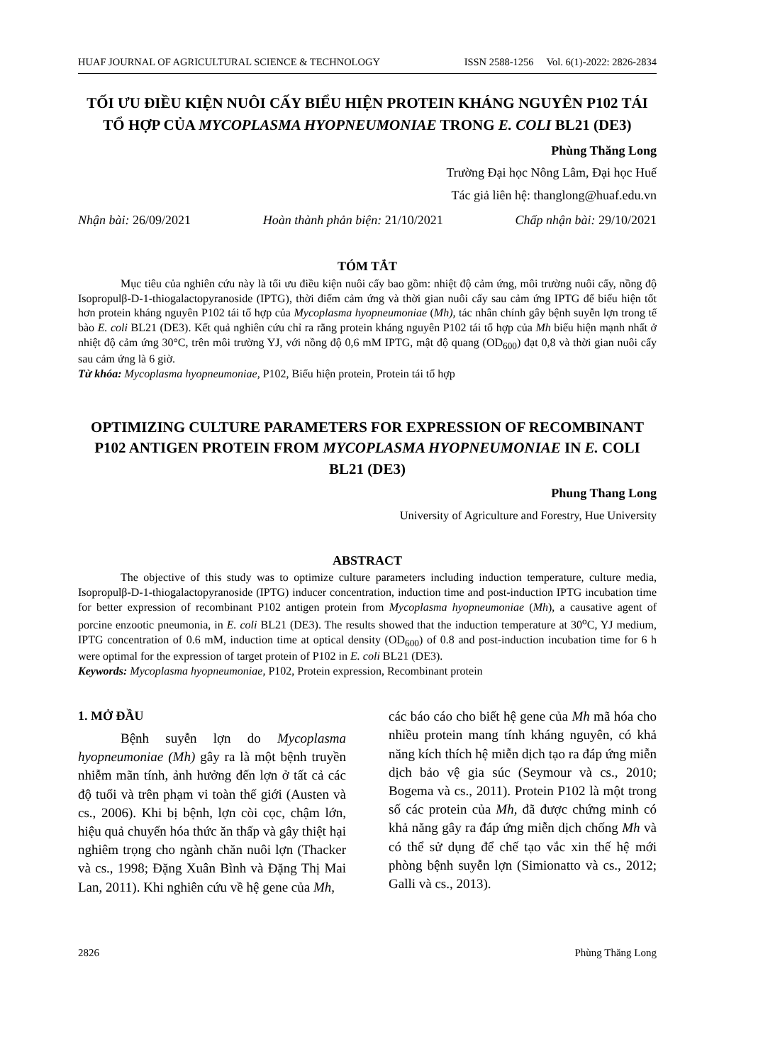HUAF JOURNAL OF AGRICULTURAL SCIENCE & TECHNOLOGY ISSN 2588-1256 Vol. 6(1)-2022: 2826-2834
TỐI ƯU ĐIỀU KIỆN NUÔI CẤY BIỂU HIỆN PROTEIN KHÁNG NGUYÊN P102 TÁI TỔ HỢP CỦA MYCOPLASMA HYOPNEUMONIAE TRONG E. COLI BL21 (DE3)
Phùng Thăng Long
Trường Đại học Nông Lâm, Đại học Huế
Tác giả liên hệ: thanglong@huaf.edu.vn
Nhận bài: 26/09/2021 Hoàn thành phản biện: 21/10/2021 Chấp nhận bài: 29/10/2021
TÓM TẮT
Mục tiêu của nghiên cứu này là tối ưu điều kiện nuôi cấy bao gồm: nhiệt độ cảm ứng, môi trường nuôi cấy, nồng độ Isopropulβ-D-1-thiogalactopyranoside (IPTG), thời điểm cảm ứng và thời gian nuôi cấy sau cảm ứng IPTG để biểu hiện tốt hơn protein kháng nguyên P102 tái tổ hợp của Mycoplasma hyopneumoniae (Mh), tác nhân chính gây bệnh suyễn lợn trong tế bào E. coli BL21 (DE3). Kết quả nghiên cứu chỉ ra rằng protein kháng nguyên P102 tái tổ hợp của Mh biểu hiện mạnh nhất ở nhiệt độ cảm ứng 30°C, trên môi trường YJ, với nồng độ 0,6 mM IPTG, mật độ quang (OD<sub>600</sub>) đạt 0,8 và thời gian nuôi cấy sau cảm ứng là 6 giờ.
Từ khóa: Mycoplasma hyopneumoniae, P102, Biểu hiện protein, Protein tái tổ hợp
OPTIMIZING CULTURE PARAMETERS FOR EXPRESSION OF RECOMBINANT P102 ANTIGEN PROTEIN FROM MYCOPLASMA HYOPNEUMONIAE IN E. COLI BL21 (DE3)
Phung Thang Long
University of Agriculture and Forestry, Hue University
ABSTRACT
The objective of this study was to optimize culture parameters including induction temperature, culture media, Isopropulβ-D-1-thiogalactopyranoside (IPTG) inducer concentration, induction time and post-induction IPTG incubation time for better expression of recombinant P102 antigen protein from Mycoplasma hyopneumoniae (Mh), a causative agent of porcine enzootic pneumonia, in E. coli BL21 (DE3). The results showed that the induction temperature at 30<sup>o</sup>C, YJ medium, IPTG concentration of 0.6 mM, induction time at optical density (OD<sub>600</sub>) of 0.8 and post-induction incubation time for 6 h were optimal for the expression of target protein of P102 in E. coli BL21 (DE3).
Keywords: Mycoplasma hyopneumoniae, P102, Protein expression, Recombinant protein
1. MỞ ĐẦU
Bệnh suyễn lợn do Mycoplasma hyopneumoniae (Mh) gây ra là một bệnh truyền nhiễm mãn tính, ảnh hưởng đến lợn ở tất cả các độ tuổi và trên phạm vi toàn thế giới (Austen và cs., 2006). Khi bị bệnh, lợn còi cọc, chậm lớn, hiệu quả chuyển hóa thức ăn thấp và gây thiệt hại nghiêm trọng cho ngành chăn nuôi lợn (Thacker và cs., 1998; Đặng Xuân Bình và Đặng Thị Mai Lan, 2011). Khi nghiên cứu về hệ gene của Mh,
các báo cáo cho biết hệ gene của Mh mã hóa cho nhiều protein mang tính kháng nguyên, có khả năng kích thích hệ miễn dịch tạo ra đáp ứng miễn dịch bảo vệ gia súc (Seymour và cs., 2010; Bogema và cs., 2011). Protein P102 là một trong số các protein của Mh, đã được chứng minh có khả năng gây ra đáp ứng miễn dịch chống Mh và có thể sử dụng để chế tạo vắc xin thế hệ mới phòng bệnh suyễn lợn (Simionatto và cs., 2012; Galli và cs., 2013).
2826 Phùng Thăng Long